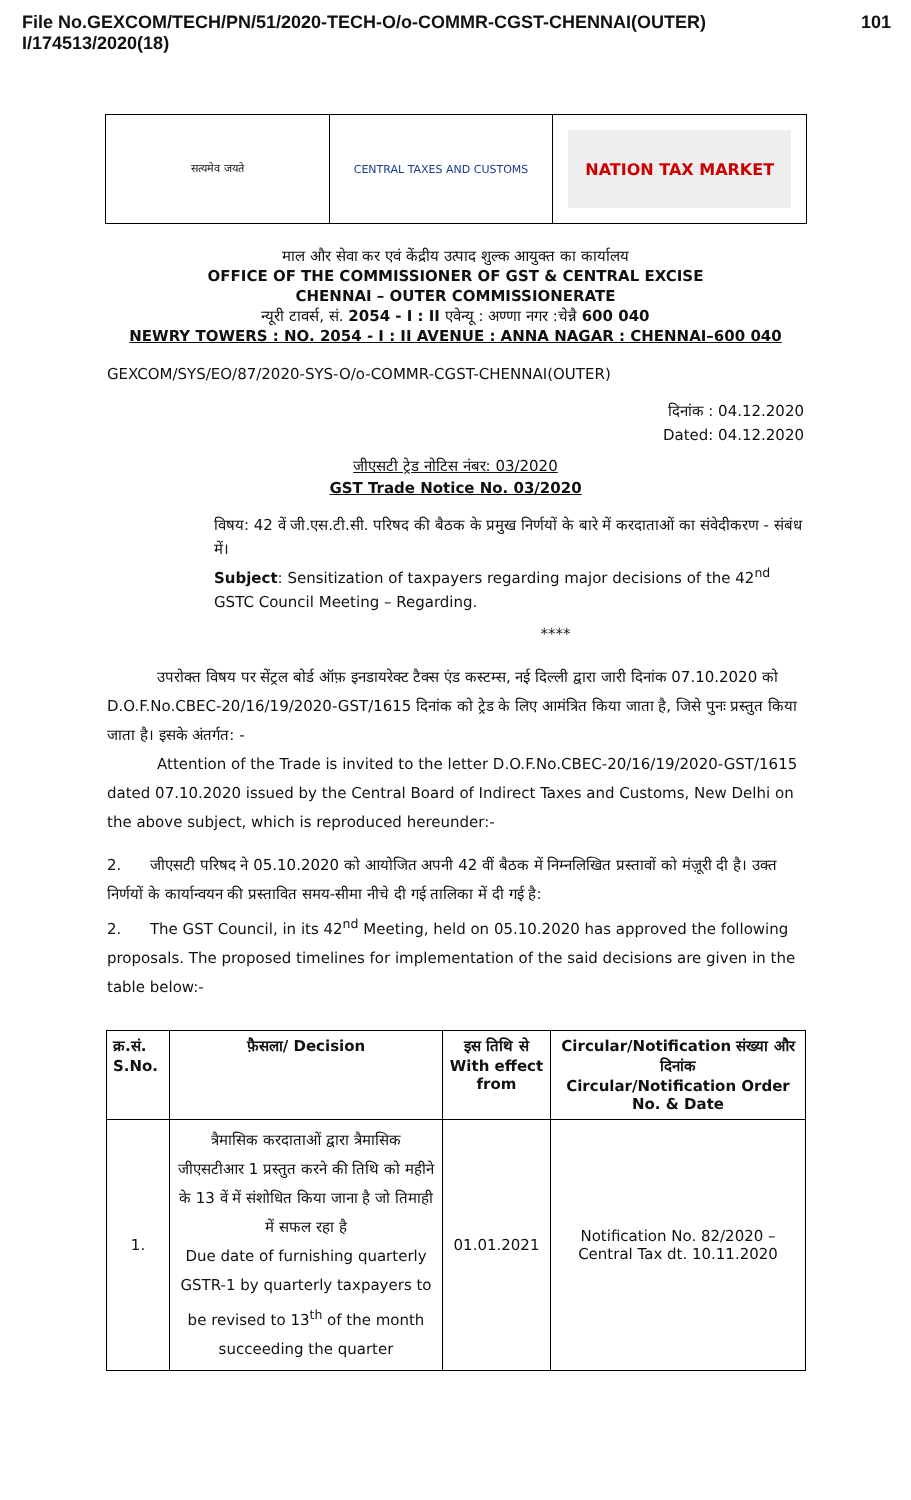File No.GEXCOM/TECH/PN/51/2020-TECH-O/o-COMMR-CGST-CHENNAI(OUTER) 101
I/174513/2020(18)
सत्यमेव जयते CENTRAL TAXES AND CUSTOMS
NATION TAX MARKET
माल और सेवा कर एवं केंद्रीय उत्पाद शुल्क आयुक्त का कार्यालय
OFFICE OF THE COMMISSIONER OF GST & CENTRAL EXCISE
CHENNAI – OUTER COMMISSIONERATE
न्यूरी टावर्स, सं. 2054 - I : II एवेन्यू : अण्णा नगर :चेन्नै 600 040
NEWRY TOWERS : NO. 2054 - I : II AVENUE : ANNA NAGAR : CHENNAI–600 040
GEXCOM/SYS/EO/87/2020-SYS-O/o-COMMR-CGST-CHENNAI(OUTER)
दिनांक : 04.12.2020
Dated: 04.12.2020
जीएसटी ट्रेड नोटिस नंबर: 03/2020
GST Trade Notice No. 03/2020
विषय: 42 वें जी.एस.टी.सी. परिषद की बैठक के प्रमुख निर्णयों के बारे में करदाताओं का संवेदीकरण - संबंध में।
Subject: Sensitization of taxpayers regarding major decisions of the 42<sup>nd</sup> GSTC Council Meeting – Regarding.
****
उपरोक्त विषय पर सेंट्रल बोर्ड ऑफ़ इनडायरेक्ट टैक्स एंड कस्टम्स, नई दिल्ली द्वारा जारी दिनांक 07.10.2020 को D.O.F.No.CBEC-20/16/19/2020-GST/1615 दिनांक को ट्रेड के लिए आमंत्रित किया जाता है, जिसे पुनः प्रस्तुत किया जाता है। इसके अंतर्गत: -
Attention of the Trade is invited to the letter D.O.F.No.CBEC-20/16/19/2020-GST/1615 dated 07.10.2020 issued by the Central Board of Indirect Taxes and Customs, New Delhi on the above subject, which is reproduced hereunder:-
2. जीएसटी परिषद ने 05.10.2020 को आयोजित अपनी 42 वीं बैठक में निम्नलिखित प्रस्तावों को मंज़ूरी दी है। उक्त निर्णयों के कार्यान्वयन की प्रस्तावित समय-सीमा नीचे दी गई तालिका में दी गई है:
2. The GST Council, in its 42<sup>nd</sup> Meeting, held on 05.10.2020 has approved the following proposals. The proposed timelines for implementation of the said decisions are given in the table below:-
| क्र.सं. S.No. | फ़ैसला/ Decision | इस तिथि से With effect from | Circular/Notification संख्या और दिनांक Circular/Notification Order No. & Date |
| --- | --- | --- | --- |
| 1. | त्रैमासिक करदाताओं द्वारा त्रैमासिक जीएसटीआर 1 प्रस्तुत करने की तिथि को महीने के 13 वें में संशोधित किया जाना है जो तिमाही में सफल रहा है Due date of furnishing quarterly GSTR-1 by quarterly taxpayers to be revised to 13<sup>th</sup> of the month succeeding the quarter | 01.01.2021 | Notification No. 82/2020 – Central Tax dt. 10.11.2020 |